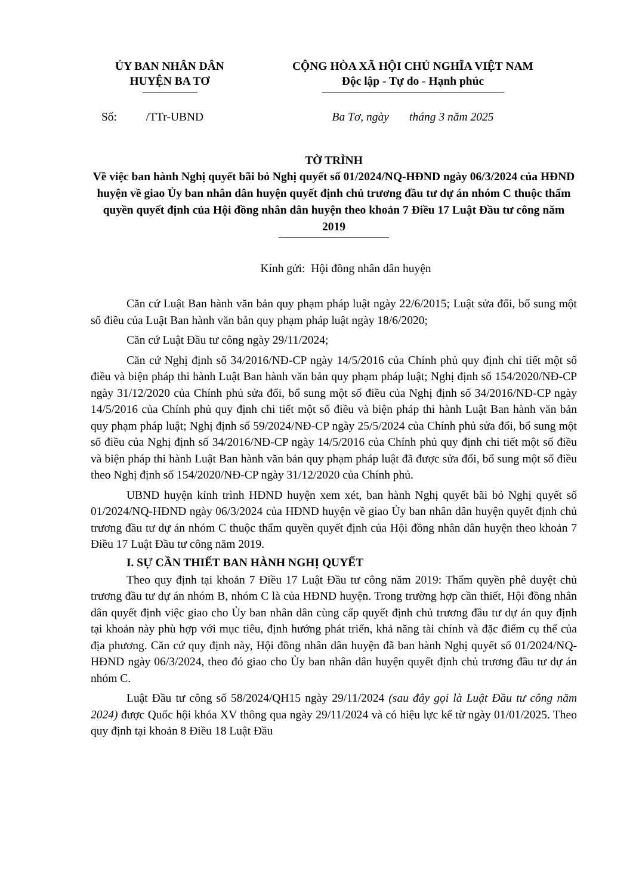ỦY BAN NHÂN DÂN
HUYỆN BA TƠ
CỘNG HÒA XÃ HỘI CHỦ NGHĨA VIỆT NAM
Độc lập - Tự do - Hạnh phúc
Số: /TTr-UBND Ba Tơ, ngày tháng 3 năm 2025
TỜ TRÌNH
Về việc ban hành Nghị quyết bãi bỏ Nghị quyết số 01/2024/NQ-HĐND ngày 06/3/2024 của HĐND huyện về giao Ủy ban nhân dân huyện quyết định chủ trương đầu tư dự án nhóm C thuộc thẩm quyền quyết định của Hội đồng nhân dân huyện theo khoản 7 Điều 17 Luật Đầu tư công năm 2019
Kính gửi: Hội đồng nhân dân huyện
Căn cứ Luật Ban hành văn bản quy phạm pháp luật ngày 22/6/2015; Luật sửa đổi, bổ sung một số điều của Luật Ban hành văn bản quy phạm pháp luật ngày 18/6/2020;
Căn cứ Luật Đầu tư công ngày 29/11/2024;
Căn cứ Nghị định số 34/2016/NĐ-CP ngày 14/5/2016 của Chính phủ quy định chi tiết một số điều và biện pháp thi hành Luật Ban hành văn bản quy phạm pháp luật; Nghị định số 154/2020/NĐ-CP ngày 31/12/2020 của Chính phủ sửa đổi, bổ sung một số điều của Nghị định số 34/2016/NĐ-CP ngày 14/5/2016 của Chính phủ quy định chi tiết một số điều và biện pháp thi hành Luật Ban hành văn bản quy phạm pháp luật; Nghị định số 59/2024/NĐ-CP ngày 25/5/2024 của Chính phủ sửa đổi, bổ sung một số điều của Nghị định số 34/2016/NĐ-CP ngày 14/5/2016 của Chính phủ quy định chi tiết một số điều và biện pháp thi hành Luật Ban hành văn bản quy phạm pháp luật đã được sửa đổi, bổ sung một số điều theo Nghị định số 154/2020/NĐ-CP ngày 31/12/2020 của Chính phủ.
UBND huyện kính trình HĐND huyện xem xét, ban hành Nghị quyết bãi bỏ Nghị quyết số 01/2024/NQ-HĐND ngày 06/3/2024 của HĐND huyện về giao Ủy ban nhân dân huyện quyết định chủ trương đầu tư dự án nhóm C thuộc thẩm quyền quyết định của Hội đồng nhân dân huyện theo khoản 7 Điều 17 Luật Đầu tư công năm 2019.
I. SỰ CẦN THIẾT BAN HÀNH NGHỊ QUYẾT
Theo quy định tại khoản 7 Điều 17 Luật Đầu tư công năm 2019: Thẩm quyền phê duyệt chủ trương đầu tư dự án nhóm B, nhóm C là của HĐND huyện. Trong trường hợp cần thiết, Hội đồng nhân dân quyết định việc giao cho Ủy ban nhân dân cùng cấp quyết định chủ trương đầu tư dự án quy định tại khoản này phù hợp với mục tiêu, định hướng phát triển, khả năng tài chính và đặc điểm cụ thể của địa phương. Căn cứ quy định này, Hội đồng nhân dân huyện đã ban hành Nghị quyết số 01/2024/NQ-HĐND ngày 06/3/2024, theo đó giao cho Ủy ban nhân dân huyện quyết định chủ trương đầu tư dự án nhóm C.
Luật Đầu tư công số 58/2024/QH15 ngày 29/11/2024 (sau đây gọi là Luật Đầu tư công năm 2024) được Quốc hội khóa XV thông qua ngày 29/11/2024 và có hiệu lực kể từ ngày 01/01/2025. Theo quy định tại khoản 8 Điều 18 Luật Đầu